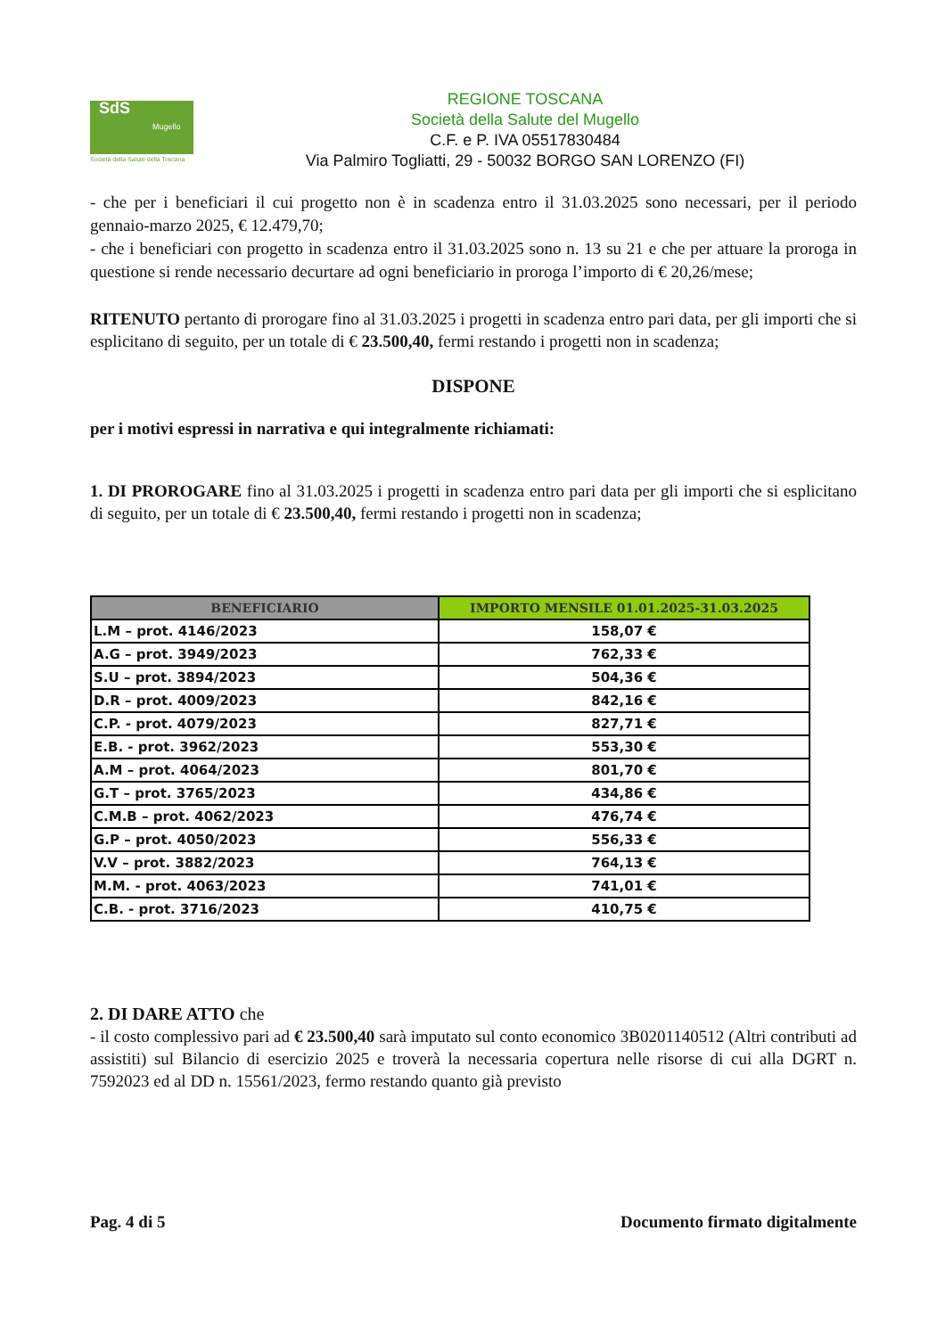SdS
Mugello
Società della Salute della Toscana
REGIONE TOSCANA
Società della Salute del Mugello
C.F. e P. IVA 05517830484
Via Palmiro Togliatti, 29 - 50032 BORGO SAN LORENZO (FI)
- che per i beneficiari il cui progetto non è in scadenza entro il 31.03.2025 sono necessari, per il periodo gennaio-marzo 2025, € 12.479,70;
- che i beneficiari con progetto in scadenza entro il 31.03.2025 sono n. 13 su 21 e che per attuare la proroga in questione si rende necessario decurtare ad ogni beneficiario in proroga l’importo di € 20,26/mese;
RITENUTO pertanto di prorogare fino al 31.03.2025 i progetti in scadenza entro pari data, per gli importi che si esplicitano di seguito, per un totale di € 23.500,40, fermi restando i progetti non in scadenza;
DISPONE
per i motivi espressi in narrativa e qui integralmente richiamati:
1. DI PROROGARE fino al 31.03.2025 i progetti in scadenza entro pari data per gli importi che si esplicitano di seguito, per un totale di € 23.500,40, fermi restando i progetti non in scadenza;
| BENEFICIARIO | IMPORTO MENSILE 01.01.2025-31.03.2025 |
| --- | --- |
| L.M – prot. 4146/2023 | 158,07 € |
| A.G – prot. 3949/2023 | 762,33 € |
| S.U – prot. 3894/2023 | 504,36 € |
| D.R – prot. 4009/2023 | 842,16 € |
| C.P. - prot. 4079/2023 | 827,71 € |
| E.B. - prot. 3962/2023 | 553,30 € |
| A.M – prot. 4064/2023 | 801,70 € |
| G.T – prot. 3765/2023 | 434,86 € |
| C.M.B – prot. 4062/2023 | 476,74 € |
| G.P – prot. 4050/2023 | 556,33 € |
| V.V – prot. 3882/2023 | 764,13 € |
| M.M. - prot. 4063/2023 | 741,01 € |
| C.B. - prot. 3716/2023 | 410,75 € |
2. DI DARE ATTO che
- il costo complessivo pari ad € 23.500,40 sarà imputato sul conto economico 3B0201140512 (Altri contributi ad assistiti) sul Bilancio di esercizio 2025 e troverà la necessaria copertura nelle risorse di cui alla DGRT n. 7592023 ed al DD n. 15561/2023, fermo restando quanto già previsto
Pag. 4 di 5 Documento firmato digitalmente